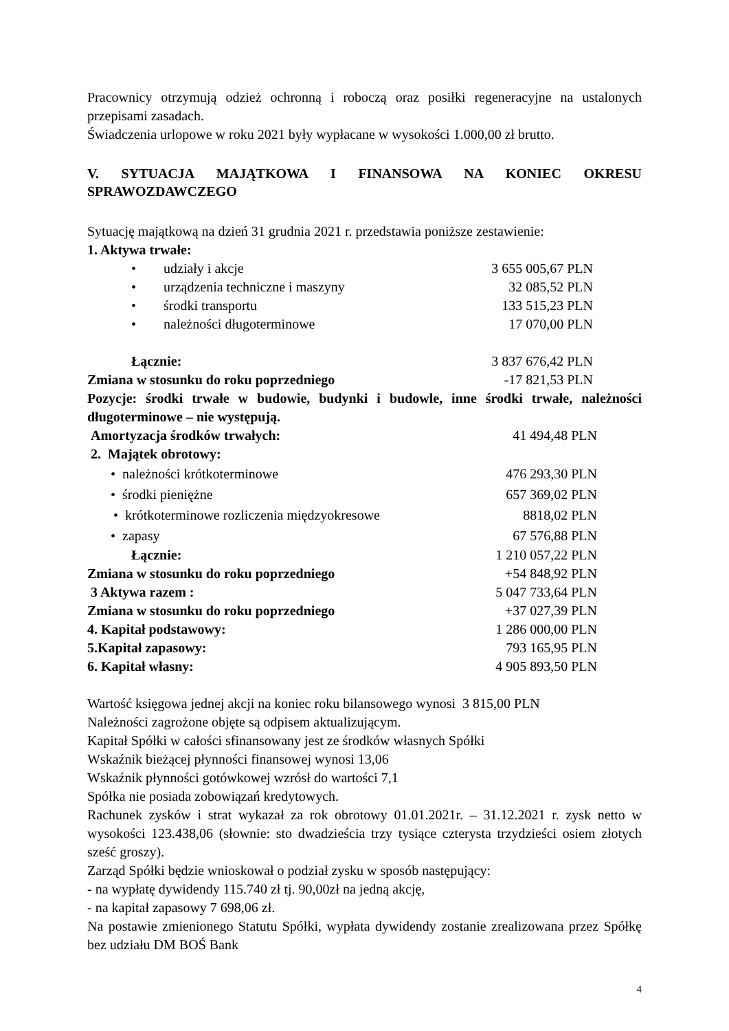Pracownicy otrzymują odzież ochronną i roboczą oraz posiłki regeneracyjne na ustalonych przepisami zasadach.
Świadczenia urlopowe w roku 2021 były wypłacane w wysokości 1.000,00 zł brutto.
V. SYTUACJA MAJĄTKOWA I FINANSOWA NA KONIEC OKRESU SPRAWOZDAWCZEGO
Sytuację majątkową na dzień 31 grudnia 2021 r. przedstawia poniższe zestawienie:
1. Aktywa trwałe:
| • udziały i akcje | 3 655 005,67 PLN |
| • urządzenia techniczne i maszyny | 32 085,52 PLN |
| • środki transportu | 133 515,23 PLN |
| • należności długoterminowe | 17 070,00 PLN |
| Łącznie: | 3 837 676,42 PLN |
| Zmiana w stosunku do roku poprzedniego | -17 821,53 PLN |
Pozycje: środki trwałe w budowie, budynki i budowle, inne środki trwałe, należności długoterminowe – nie występują.
| Amortyzacja środków trwałych: | 41 494,48 PLN |
| 2. Majątek obrotowy: | |
| • należności krótkoterminowe | 476 293,30 PLN |
| • środki pieniężne | 657 369,02 PLN |
| • krótkoterminowe rozliczenia międzyokresowe | 8818,02 PLN |
| • zapasy | 67 576,88 PLN |
| Łącznie: | 1 210 057,22 PLN |
| Zmiana w stosunku do roku poprzedniego | +54 848,92 PLN |
| 3 Aktywa razem : | 5 047 733,64 PLN |
| Zmiana w stosunku do roku poprzedniego | +37 027,39 PLN |
| 4. Kapitał podstawowy: | 1 286 000,00 PLN |
| 5.Kapitał zapasowy: | 793 165,95 PLN |
| 6. Kapitał własny: | 4 905 893,50 PLN |
Wartość księgowa jednej akcji na koniec roku bilansowego wynosi 3 815,00 PLN
Należności zagrożone objęte są odpisem aktualizującym.
Kapitał Spółki w całości sfinansowany jest ze środków własnych Spółki
Wskaźnik bieżącej płynności finansowej wynosi 13,06
Wskaźnik płynności gotówkowej wzrósł do wartości 7,1
Spółka nie posiada zobowiązań kredytowych.
Rachunek zysków i strat wykazał za rok obrotowy 01.01.2021r. – 31.12.2021 r. zysk netto w wysokości 123.438,06 (słownie: sto dwadzieścia trzy tysiące czterysta trzydzieści osiem złotych sześć groszy).
Zarząd Spółki będzie wnioskował o podział zysku w sposób następujący:
- na wypłatę dywidendy 115.740 zł tj. 90,00zł na jedną akcję,
- na kapitał zapasowy 7 698,06 zł.
Na postawie zmienionego Statutu Spółki, wypłata dywidendy zostanie zrealizowana przez Spółkę bez udziału DM BOŚ Bank
4